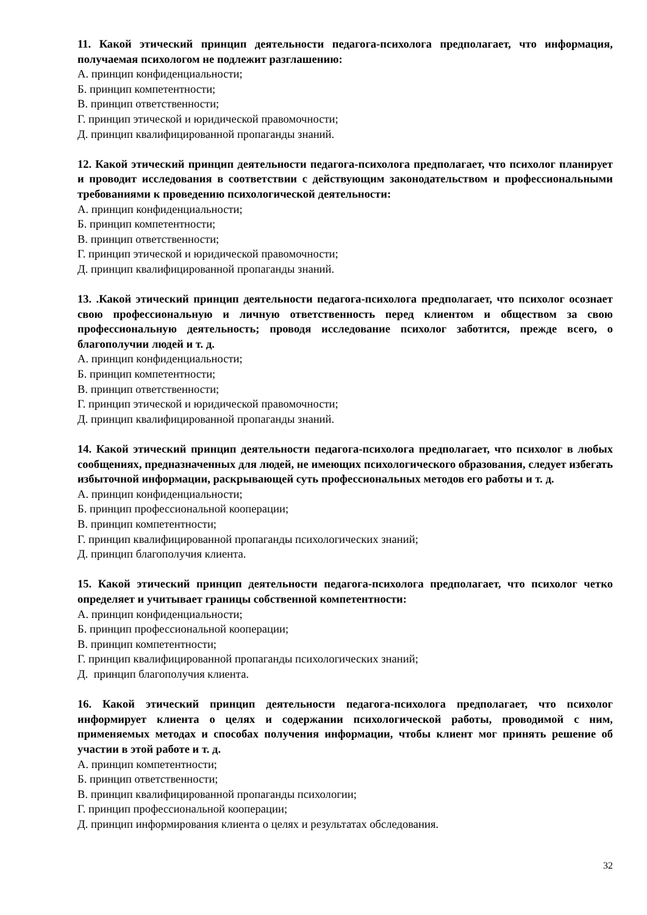11. Какой этический принцип деятельности педагога-психолога предполагает, что информация, получаемая психологом не подлежит разглашению:
А. принцип конфиденциальности;
Б. принцип компетентности;
В. принцип ответственности;
Г. принцип этической и юридической правомочности;
Д. принцип квалифицированной пропаганды знаний.
12. Какой этический принцип деятельности педагога-психолога предполагает, что психолог планирует и проводит исследования в соответствии с действующим законодательством и профессиональными требованиями к проведению психологической деятельности:
А. принцип конфиденциальности;
Б. принцип компетентности;
В. принцип ответственности;
Г. принцип этической и юридической правомочности;
Д. принцип квалифицированной пропаганды знаний.
13. .Какой этический принцип деятельности педагога-психолога предполагает, что психолог осознает свою профессиональную и личную ответственность перед клиентом и обществом за свою профессиональную деятельность; проводя исследование психолог заботится, прежде всего, о благополучии людей и т. д.
А. принцип конфиденциальности;
Б. принцип компетентности;
В. принцип ответственности;
Г. принцип этической и юридической правомочности;
Д. принцип квалифицированной пропаганды знаний.
14. Какой этический принцип деятельности педагога-психолога предполагает, что психолог в любых сообщениях, предназначенных для людей, не имеющих психологического образования, следует избегать избыточной информации, раскрывающей суть профессиональных методов его работы и т. д.
А. принцип конфиденциальности;
Б. принцип профессиональной кооперации;
В. принцип компетентности;
Г. принцип квалифицированной пропаганды психологических знаний;
Д. принцип благополучия клиента.
15. Какой этический принцип деятельности педагога-психолога предполагает, что психолог четко определяет и учитывает границы собственной компетентности:
А. принцип конфиденциальности;
Б. принцип профессиональной кооперации;
В. принцип компетентности;
Г. принцип квалифицированной пропаганды психологических знаний;
Д. принцип благополучия клиента.
16. Какой этический принцип деятельности педагога-психолога предполагает, что психолог информирует клиента о целях и содержании психологической работы, проводимой с ним, применяемых методах и способах получения информации, чтобы клиент мог принять решение об участии в этой работе и т. д.
А. принцип компетентности;
Б. принцип ответственности;
В. принцип квалифицированной пропаганды психологии;
Г. принцип профессиональной кооперации;
Д. принцип информирования клиента о целях и результатах обследования.
32